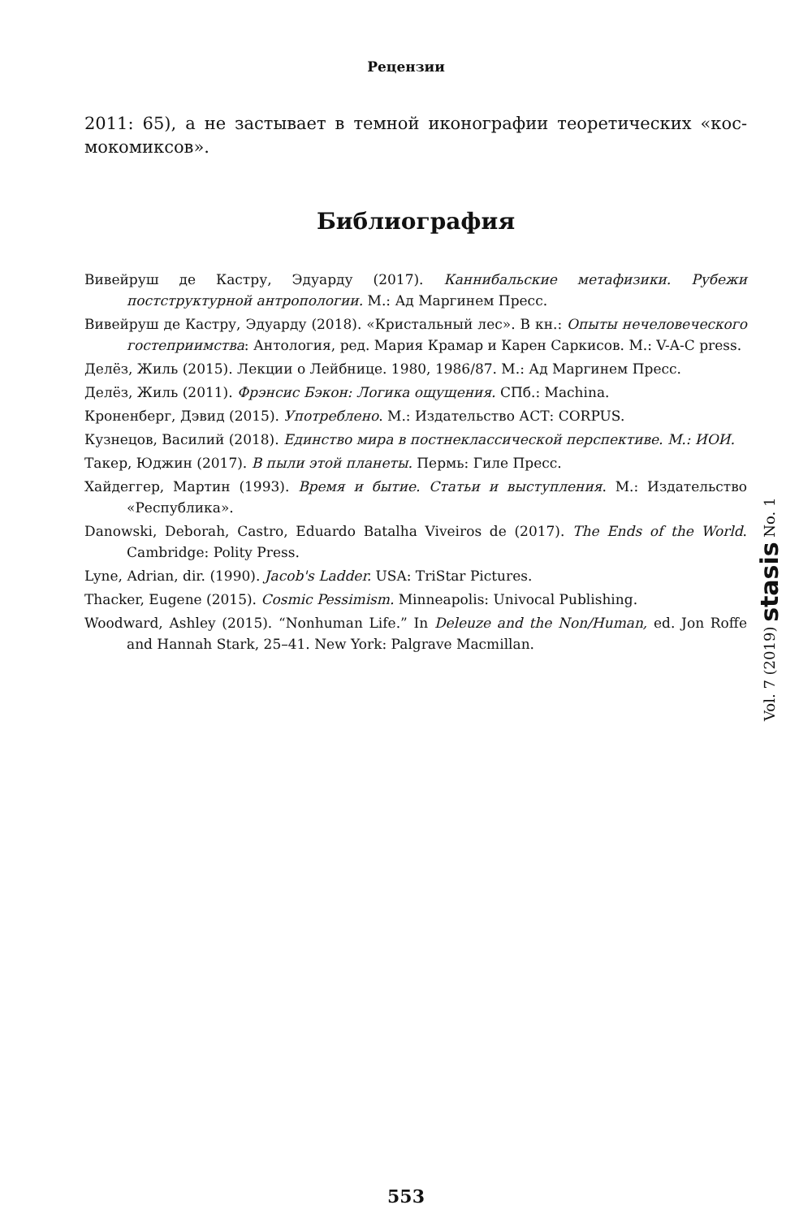Рецензии
2011: 65), а не застывает в темной иконографии теоретических «кос­мокомиксов».
Библиография
Вивейруш де Кастру, Эдуарду (2017). Каннибальские метафизики. Рубежи постструктурной антропологии. М.: Ад Маргинем Пресс.
Вивейруш де Кастру, Эдуарду (2018). «Кристальный лес». В кн.: Опыты нечеловеческого гостеприимства: Антология, ред. Мария Крамар и Карен Саркисов. М.: V-A-C press.
Делёз, Жиль (2015). Лекции о Лейбнице. 1980, 1986/87. М.: Ад Маргинем Пресс.
Делёз, Жиль (2011). Фрэнсис Бэкон: Логика ощущения. СПб.: Machina.
Кроненберг, Дэвид (2015). Употреблено. М.: Издательство АСТ: CORPUS.
Кузнецов, Василий (2018). Единство мира в постнеклассической перспективе. М.: ИОИ.
Такер, Юджин (2017). В пыли этой планеты. Пермь: Гиле Пресс.
Хайдеггер, Мартин (1993). Время и бытие. Статьи и выступления. М.: Издательство «Республика».
Danowski, Deborah, Castro, Eduardo Batalha Viveiros de (2017). The Ends of the World. Cambridge: Polity Press.
Lyne, Adrian, dir. (1990). Jacob's Ladder. USA: TriStar Pictures.
Thacker, Eugene (2015). Cosmic Pessimism. Minneapolis: Univocal Publishing.
Woodward, Ashley (2015). “Nonhuman Life.” In Deleuze and the Non/Human, ed. Jon Roffe and Hannah Stark, 25–41. New York: Palgrave Macmillan.
Vol. 7 (2019) stasis No. 1
553